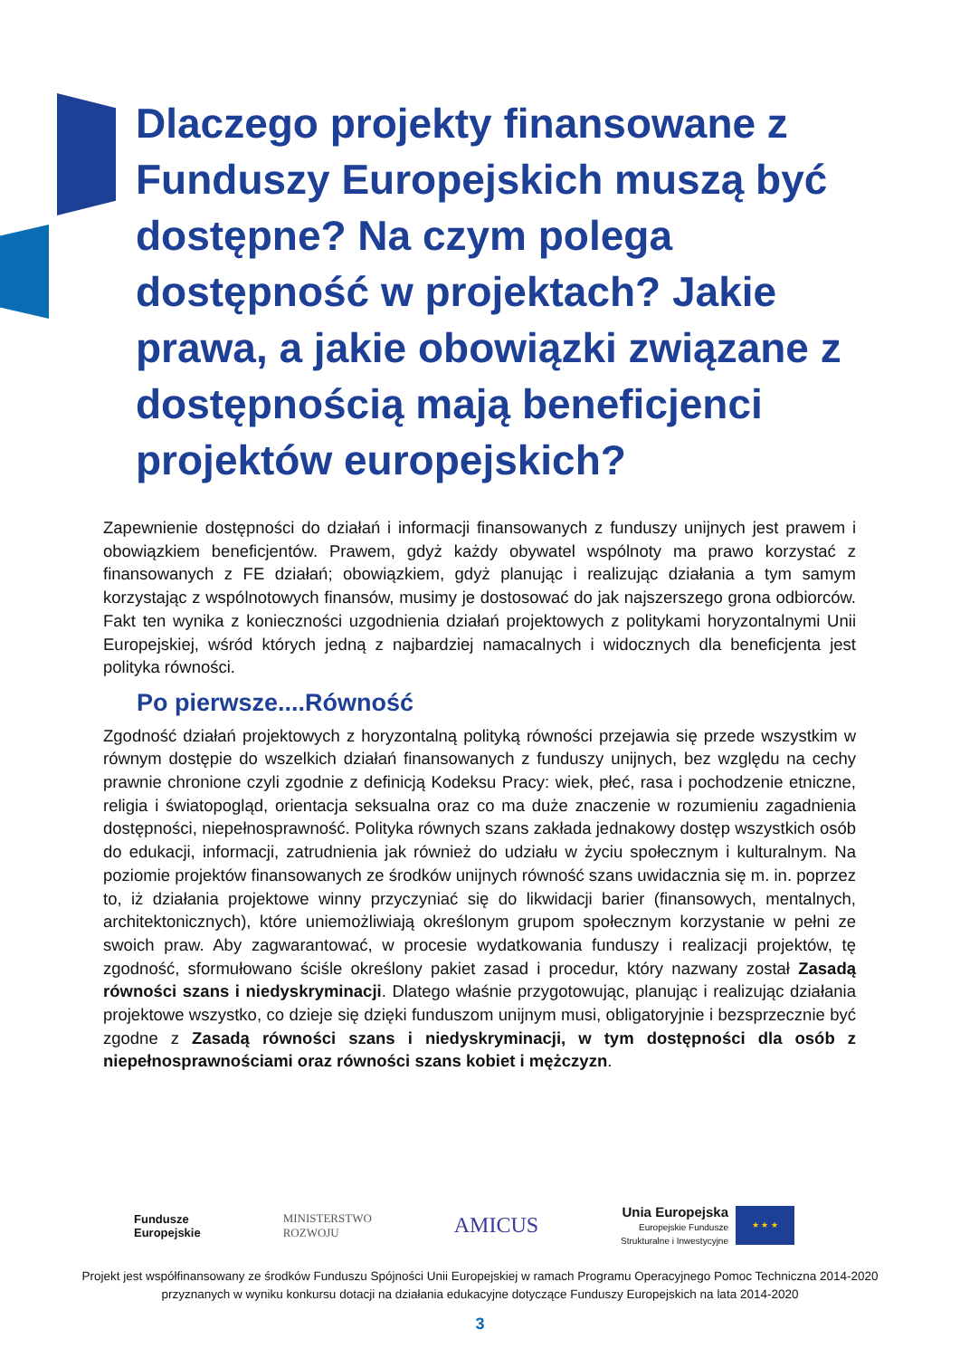Dlaczego projekty finansowane z Funduszy Europejskich muszą być dostępne? Na czym polega dostępność w projektach? Jakie prawa, a jakie obowiązki związane z dostępnością mają beneficjenci projektów europejskich?
Zapewnienie dostępności do działań i informacji finansowanych z funduszy unijnych jest prawem i obowiązkiem beneficjentów. Prawem, gdyż każdy obywatel wspólnoty ma prawo korzystać z finansowanych z FE działań; obowiązkiem, gdyż planując i realizując działania a tym samym korzystając z wspólnotowych finansów, musimy je dostosować do jak najszerszego grona odbiorców. Fakt ten wynika z konieczności uzgodnienia działań projektowych z politykami horyzontalnymi Unii Europejskiej, wśród których jedną z najbardziej namacalnych i widocznych dla beneficjenta jest polityka równości.
Po pierwsze....Równość
Zgodność działań projektowych z horyzontalną polityką równości przejawia się przede wszystkim w równym dostępie do wszelkich działań finansowanych z funduszy unijnych, bez względu na cechy prawnie chronione czyli zgodnie z definicją Kodeksu Pracy: wiek, płeć, rasa i pochodzenie etniczne, religia i światopogląd, orientacja seksualna oraz co ma duże znaczenie w rozumieniu zagadnienia dostępności, niepełnosprawność. Polityka równych szans zakłada jednakowy dostęp wszystkich osób do edukacji, informacji, zatrudnienia jak również do udziału w życiu społecznym i kulturalnym. Na poziomie projektów finansowanych ze środków unijnych równość szans uwidacznia się m. in. poprzez to, iż działania projektowe winny przyczyniać się do likwidacji barier (finansowych, mentalnych, architektonicznych), które uniemożliwiają określonym grupom społecznym korzystanie w pełni ze swoich praw. Aby zagwarantować, w procesie wydatkowania funduszy i realizacji projektów, tę zgodność, sformułowano ściśle określony pakiet zasad i procedur, który nazwany został Zasadą równości szans i niedyskryminacji. Dlatego właśnie przygotowując, planując i realizując działania projektowe wszystko, co dzieje się dzięki funduszom unijnym musi, obligatoryjnie i bezsprzecznie być zgodne z Zasadą równości szans i niedyskryminacji, w tym dostępności dla osób z niepełnosprawnościami oraz równości szans kobiet i mężczyzn.
Fundusze
Europejskie
MINISTERSTWO
ROZWOJU
AMICUS
Unia Europejska
Europejskie Fundusze
Strukturalne i Inwestycyjne
★ ★ ★
Projekt jest współfinansowany ze środków Funduszu Spójności Unii Europejskiej w ramach Programu Operacyjnego Pomoc Techniczna 2014-2020
przyznanych w wyniku konkursu dotacji na działania edukacyjne dotyczące Funduszy Europejskich na lata 2014-2020
3